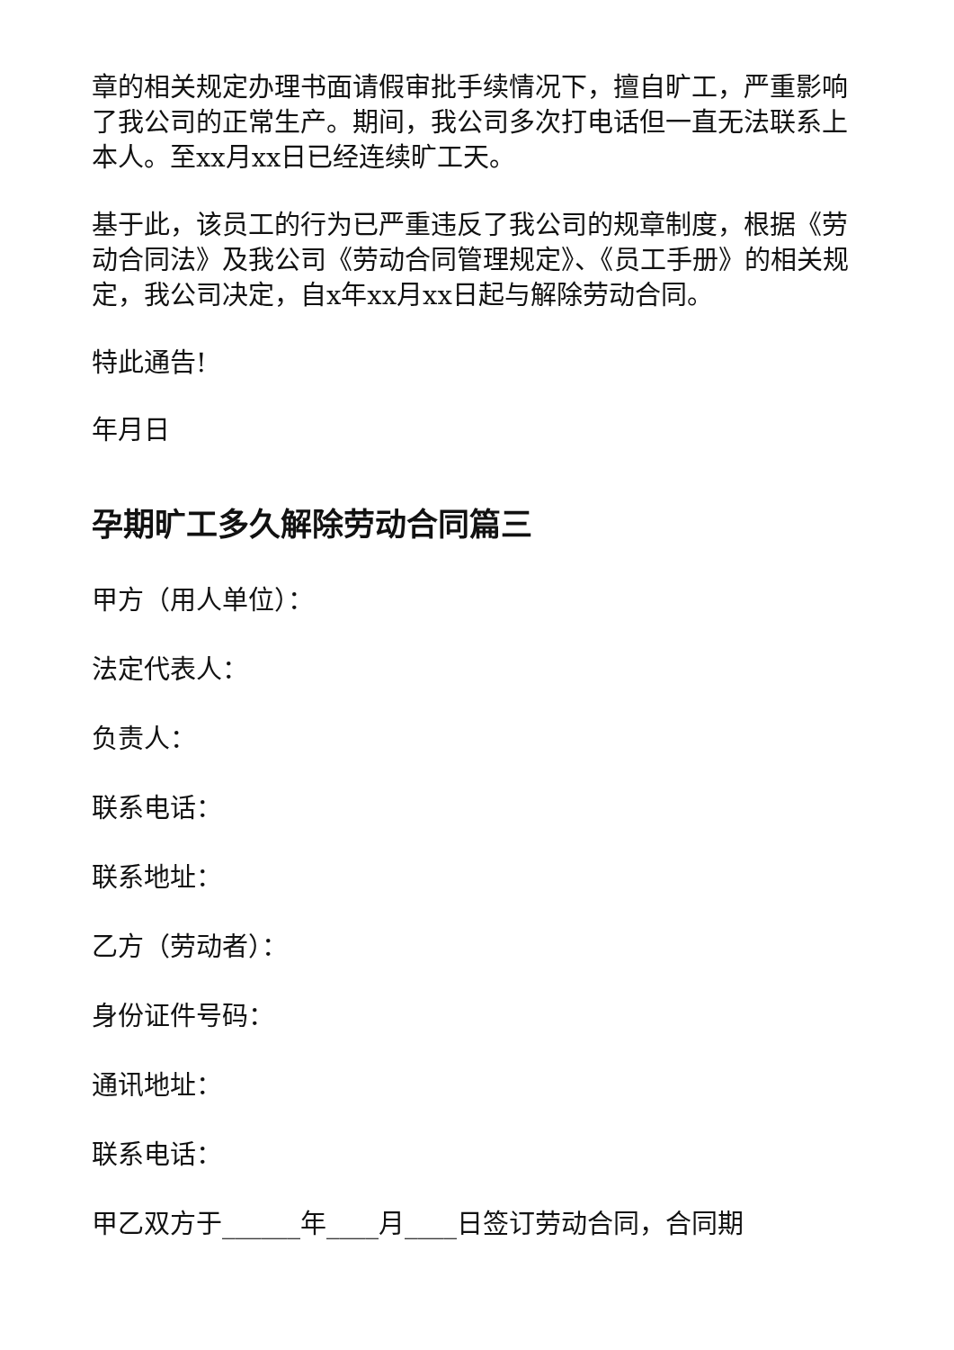章的相关规定办理书面请假审批手续情况下，擅自旷工，严重影响了我公司的正常生产。期间，我公司多次打电话但一直无法联系上本人。至xx月xx日已经连续旷工天。
基于此，该员工的行为已严重违反了我公司的规章制度，根据《劳动合同法》及我公司《劳动合同管理规定》、《员工手册》的相关规定，我公司决定，自x年xx月xx日起与解除劳动合同。
特此通告!
年月日
孕期旷工多久解除劳动合同篇三
甲方（用人单位）：
法定代表人：
负责人：
联系电话：
联系地址：
乙方（劳动者）：
身份证件号码：
通讯地址：
联系电话：
甲乙双方于______年____月____日签订劳动合同，合同期